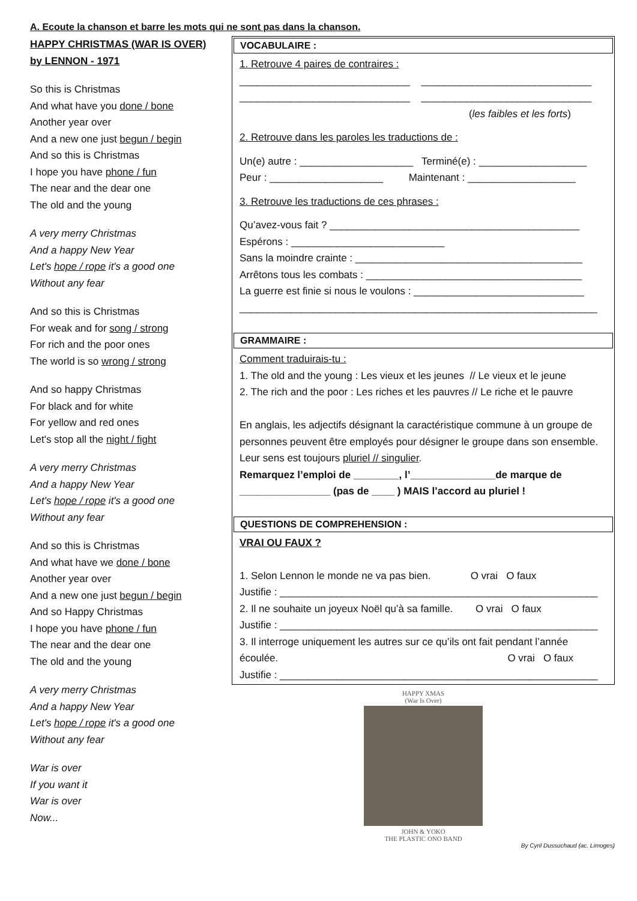A. Ecoute la chanson et barre les mots qui ne sont pas dans la chanson.
HAPPY CHRISTMAS (WAR IS OVER)
by LENNON - 1971
So this is Christmas
And what have you done / bone
Another year over
And a new one just begun / begin
And so this is Christmas
I hope you have phone / fun
The near and the dear one
The old and the young
A very merry Christmas
And a happy New Year
Let's hope / rope it's a good one
Without any fear
And so this is Christmas
For weak and for song / strong
For rich and the poor ones
The world is so wrong / strong
And so happy Christmas
For black and for white
For yellow and red ones
Let's stop all the night / fight
A very merry Christmas
And a happy New Year
Let's hope / rope it's a good one
Without any fear
And so this is Christmas
And what have we done / bone
Another year over
And a new one just begun / begin
And so Happy Christmas
I hope you have phone / fun
The near and the dear one
The old and the young
A very merry Christmas
And a happy New Year
Let's hope / rope it's a good one
Without any fear
War is over
If you want it
War is over
Now...
VOCABULAIRE :
1. Retrouve 4 paires de contraires :
______________________________ ______________________________
______________________________ ______________________________
(les faibles et les forts)
2. Retrouve dans les paroles les traductions de :
Un(e) autre : ____________________ Terminé(e) : ___________________
Peur : ____________________ Maintenant : ___________________
3. Retrouve les traductions de ces phrases :
Qu’avez-vous fait ? ____________________________________________
Espérons : ___________________________
Sans la moindre crainte : ________________________________________
Arrêtons tous les combats : ______________________________________
La guerre est finie si nous le voulons : ______________________________
_______________________________________________________________
GRAMMAIRE :
Comment traduirais-tu :
1. The old and the young : Les vieux et les jeunes // Le vieux et le jeune
2. The rich and the poor : Les riches et les pauvres // Le riche et le pauvre
En anglais, les adjectifs désignant la caractéristique commune à un groupe de personnes peuvent être employés pour désigner le groupe dans son ensemble. Leur sens est toujours pluriel // singulier.
Remarquez l’emploi de ________, l’_______________de marque de ________________ (pas de ____ ) MAIS l’accord au pluriel !
QUESTIONS DE COMPREHENSION :
VRAI OU FAUX ?
1. Selon Lennon le monde ne va pas bien. O vrai O faux
Justifie : ________________________________________________________
2. Il ne souhaite un joyeux Noël qu’à sa famille. O vrai O faux
Justifie : ________________________________________________________
3. Il interroge uniquement les autres sur ce qu’ils ont fait pendant l’année écoulée. O vrai O faux
Justifie : ________________________________________________________
HAPPY XMAS
(War Is Over)
JOHN & YOKO
THE PLASTIC ONO BAND
By Cyril Dussuchaud (ac. Limoges)